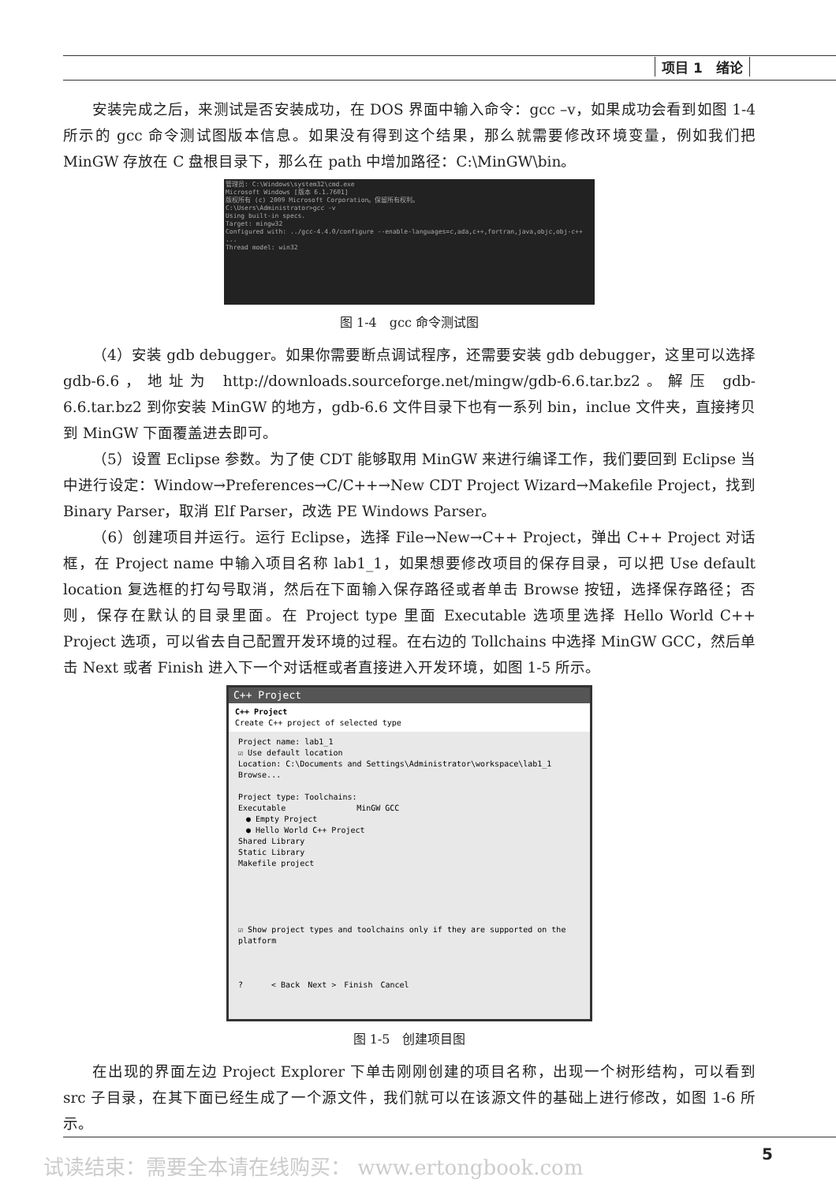项目 1　绪论
安装完成之后，来测试是否安装成功，在 DOS 界面中输入命令：gcc –v，如果成功会看到如图 1-4 所示的 gcc 命令测试图版本信息。如果没有得到这个结果，那么就需要修改环境变量，例如我们把 MinGW 存放在 C 盘根目录下，那么在 path 中增加路径：C:\MinGW\bin。
管理员: C:\Windows\system32\cmd.exe
Microsoft Windows [版本 6.1.7601]
版权所有 (c) 2009 Microsoft Corporation。保留所有权利。
C:\Users\Administrator>gcc -v
Using built-in specs.
Target: mingw32
Configured with: ../gcc-4.4.0/configure --enable-languages=c,ada,c++,fortran,java,objc,obj-c++ ...
Thread model: win32
图 1-4　gcc 命令测试图
（4）安装 gdb debugger。如果你需要断点调试程序，还需要安装 gdb debugger，这里可以选择 gdb-6.6，地址为 http://downloads.sourceforge.net/mingw/gdb-6.6.tar.bz2。解压 gdb-6.6.tar.bz2 到你安装 MinGW 的地方，gdb-6.6 文件目录下也有一系列 bin，inclue 文件夹，直接拷贝到 MinGW 下面覆盖进去即可。
（5）设置 Eclipse 参数。为了使 CDT 能够取用 MinGW 来进行编译工作，我们要回到 Eclipse 当中进行设定：Window→Preferences→C/C++→New CDT Project Wizard→Makefile Project，找到 Binary Parser，取消 Elf Parser，改选 PE Windows Parser。
（6）创建项目并运行。运行 Eclipse，选择 File→New→C++ Project，弹出 C++ Project 对话框，在 Project name 中输入项目名称 lab1_1，如果想要修改项目的保存目录，可以把 Use default location 复选框的打勾号取消，然后在下面输入保存路径或者单击 Browse 按钮，选择保存路径；否则，保存在默认的目录里面。在 Project type 里面 Executable 选项里选择 Hello World C++ Project 选项，可以省去自己配置开发环境的过程。在右边的 Tollchains 中选择 MinGW GCC，然后单击 Next 或者 Finish 进入下一个对话框或者直接进入开发环境，如图 1-5 所示。
C++ Project
C++ Project
Create C++ project of selected type
Project name: lab1_1
☑ Use default location
Location: C:\Documents and Settings\Administrator\workspace\lab1_1 Browse...
Project type: Toolchains:
Executable　　　　　　　　　MinGW GCC
　● Empty Project
　● Hello World C++ Project
Shared Library
Static Library
Makefile project
☑ Show project types and toolchains only if they are supported on the platform
? 　　　< Back　Next >　Finish　Cancel
图 1-5　创建项目图
在出现的界面左边 Project Explorer 下单击刚刚创建的项目名称，出现一个树形结构，可以看到 src 子目录，在其下面已经生成了一个源文件，我们就可以在该源文件的基础上进行修改，如图 1-6 所示。
试读结束：需要全本请在线购买： www.ertongbook.com
5